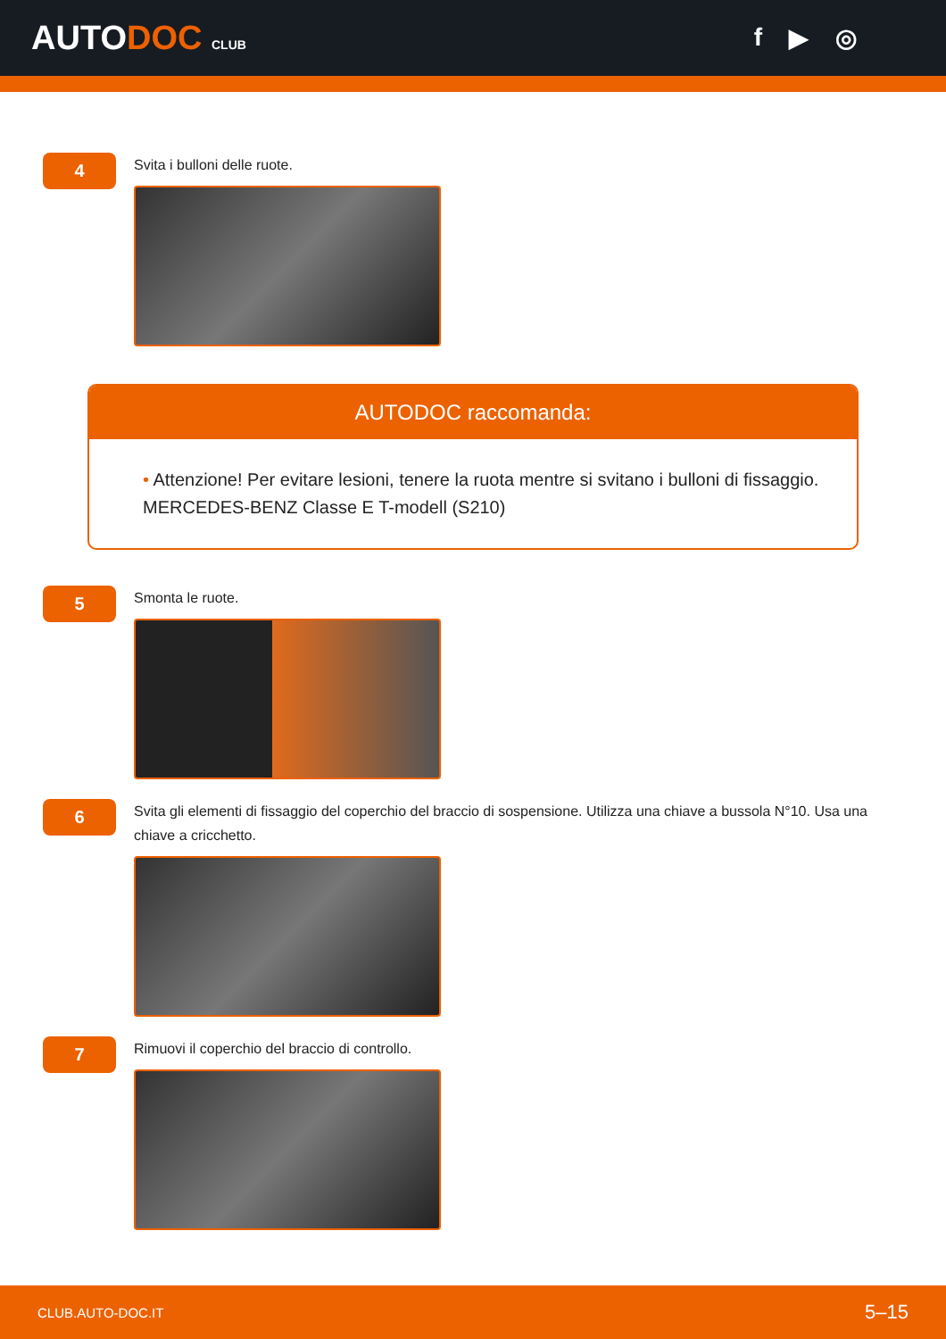AUTODOC CLUB
f ▶ ◎
4
Svita i bulloni delle ruote.
AUTODOC raccomanda:
• Attenzione! Per evitare lesioni, tenere la ruota mentre si svitano i bulloni di fissaggio. MERCEDES-BENZ Classe E T-modell (S210)
5
Smonta le ruote.
6
Svita gli elementi di fissaggio del coperchio del braccio di sospensione. Utilizza una chiave a bussola N°10. Usa una chiave a cricchetto.
7
Rimuovi il coperchio del braccio di controllo.
CLUB.AUTO-DOC.IT 5–15